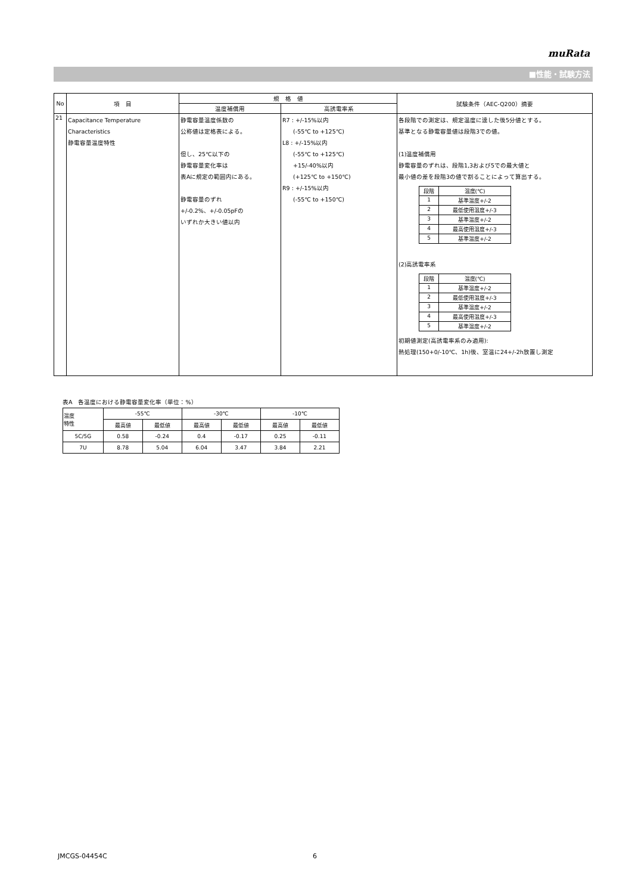muRata
■性能・試験方法
| No | 項 目 | 規 格 値 | | 試験条件（AEC-Q200）摘要 |
| --- | --- | --- | --- | --- |
| | | 温度補償用 | 高誘電率系 | |
| 21 | Capacitance Temperature Characteristics 静電容量温度特性 | 静電容量温度係数の 公称値は定格表による。 但し、25℃以下の 静電容量変化率は 表Aに規定の範囲内にある。 静電容量のずれ +/-0.2%、+/-0.05pFの いずれか大きい値以内 | R7 : +/-15%以内 (-55℃ to +125℃) L8 : +/-15%以内 (-55℃ to +125℃) +15/-40%以内 (+125℃ to +150℃) R9 : +/-15%以内 (-55℃ to +150℃) | 各段階での測定は、規定温度に達した後5分値とする。 基準となる静電容量値は段階3での値。 (1)温度補償用 静電容量のずれは、段階1,3および5での最大値と 最小値の差を段階3の値で割ることによって算出する。 / 段階 / 温度(℃) / / 1 / 基準温度+/-2 / / 2 / 最低使用温度+/-3 / / 3 / 基準温度+/-2 / / 4 / 最高使用温度+/-3 / / 5 / 基準温度+/-2 / (2)高誘電率系 / 段階 / 温度(℃) / / 1 / 基準温度+/-2 / / 2 / 最低使用温度+/-3 / / 3 / 基準温度+/-2 / / 4 / 最高使用温度+/-3 / / 5 / 基準温度+/-2 / 初期値測定(高誘電率系のみ適用): 熱処理(150+0/-10℃、1h)後、室温に24+/-2h放置し測定 |
表A　各温度における静電容量変化率（単位：%）
| 温度 特性 | -55℃ | | -30℃ | | -10℃ | |
| | 最高値 | 最低値 | 最高値 | 最低値 | 最高値 | 最低値 |
| 5C/5G | 0.58 | -0.24 | 0.4 | -0.17 | 0.25 | -0.11 |
| 7U | 8.78 | 5.04 | 6.04 | 3.47 | 3.84 | 2.21 |
JMCGS-04454C 6